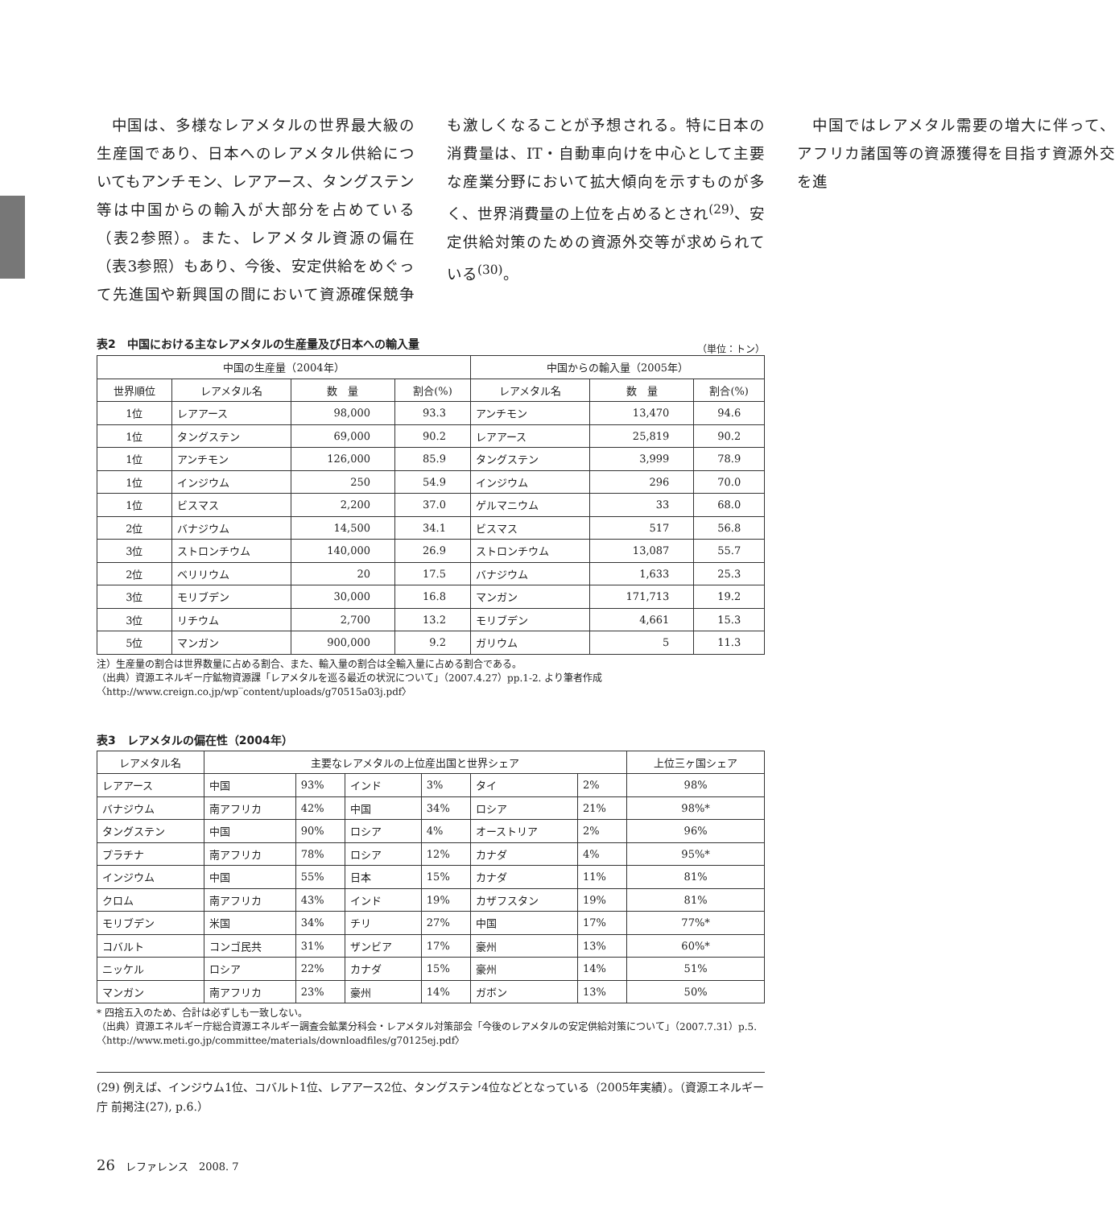中国は、多様なレアメタルの世界最大級の生産国であり、日本へのレアメタル供給についてもアンチモン、レアアース、タングステン等は中国からの輸入が大部分を占めている（表2参照）。また、レアメタル資源の偏在（表3参照）もあり、今後、安定供給をめぐって先進国や新興国の間において資源確保競争も激しくなることが予想される。特に日本の消費量は、IT・自動車向けを中心として主要な産業分野において拡大傾向を示すものが多く、世界消費量の上位を占めるとされ<sup>(29)</sup>、安定供給対策のための資源外交等が求められている<sup>(30)</sup>。
中国ではレアメタル需要の増大に伴って、アフリカ諸国等の資源獲得を目指す資源外交を進
表2　中国における主なレアメタルの生産量及び日本への輸入量
（単位：トン）
| 中国の生産量（2004年） | | | | 中国からの輸入量（2005年） | | |
| --- | --- | --- | --- | --- | --- | --- |
| 世界順位 | レアメタル名 | 数 量 | 割合(%) | レアメタル名 | 数 量 | 割合(%) |
| 1位 | レアアース | 98,000 | 93.3 | アンチモン | 13,470 | 94.6 |
| 1位 | タングステン | 69,000 | 90.2 | レアアース | 25,819 | 90.2 |
| 1位 | アンチモン | 126,000 | 85.9 | タングステン | 3,999 | 78.9 |
| 1位 | インジウム | 250 | 54.9 | インジウム | 296 | 70.0 |
| 1位 | ビスマス | 2,200 | 37.0 | ゲルマニウム | 33 | 68.0 |
| 2位 | バナジウム | 14,500 | 34.1 | ビスマス | 517 | 56.8 |
| 3位 | ストロンチウム | 140,000 | 26.9 | ストロンチウム | 13,087 | 55.7 |
| 2位 | ベリリウム | 20 | 17.5 | バナジウム | 1,633 | 25.3 |
| 3位 | モリブデン | 30,000 | 16.8 | マンガン | 171,713 | 19.2 |
| 3位 | リチウム | 2,700 | 13.2 | モリブデン | 4,661 | 15.3 |
| 5位 | マンガン | 900,000 | 9.2 | ガリウム | 5 | 11.3 |
注）生産量の割合は世界数量に占める割合、また、輸入量の割合は全輸入量に占める割合である。
（出典）資源エネルギー庁鉱物資源課「レアメタルを巡る最近の状況について」（2007.4.27）pp.1-2. より筆者作成〈http://www.creign.co.jp/wp‾content/uploads/g70515a03j.pdf〉
表3　レアメタルの偏在性（2004年）
| レアメタル名 | 主要なレアメタルの上位産出国と世界シェア | | | | | | 上位三ヶ国シェア |
| --- | --- | --- | --- | --- | --- | --- | --- |
| レアアース | 中国 | 93% | インド | 3% | タイ | 2% | 98% |
| バナジウム | 南アフリカ | 42% | 中国 | 34% | ロシア | 21% | 98%* |
| タングステン | 中国 | 90% | ロシア | 4% | オーストリア | 2% | 96% |
| プラチナ | 南アフリカ | 78% | ロシア | 12% | カナダ | 4% | 95%* |
| インジウム | 中国 | 55% | 日本 | 15% | カナダ | 11% | 81% |
| クロム | 南アフリカ | 43% | インド | 19% | カザフスタン | 19% | 81% |
| モリブデン | 米国 | 34% | チリ | 27% | 中国 | 17% | 77%* |
| コバルト | コンゴ民共 | 31% | ザンビア | 17% | 豪州 | 13% | 60%* |
| ニッケル | ロシア | 22% | カナダ | 15% | 豪州 | 14% | 51% |
| マンガン | 南アフリカ | 23% | 豪州 | 14% | ガボン | 13% | 50% |
* 四捨五入のため、合計は必ずしも一致しない。
（出典）資源エネルギー庁総合資源エネルギー調査会鉱業分科会・レアメタル対策部会「今後のレアメタルの安定供給対策について」（2007.7.31）p.5.〈http://www.meti.go.jp/committee/materials/downloadfiles/g70125ej.pdf〉
(29) 例えば、インジウム1位、コバルト1位、レアアース2位、タングステン4位などとなっている（2005年実績）。（資源エネルギー庁 前掲注(27), p.6.）
26　レファレンス　2008. 7